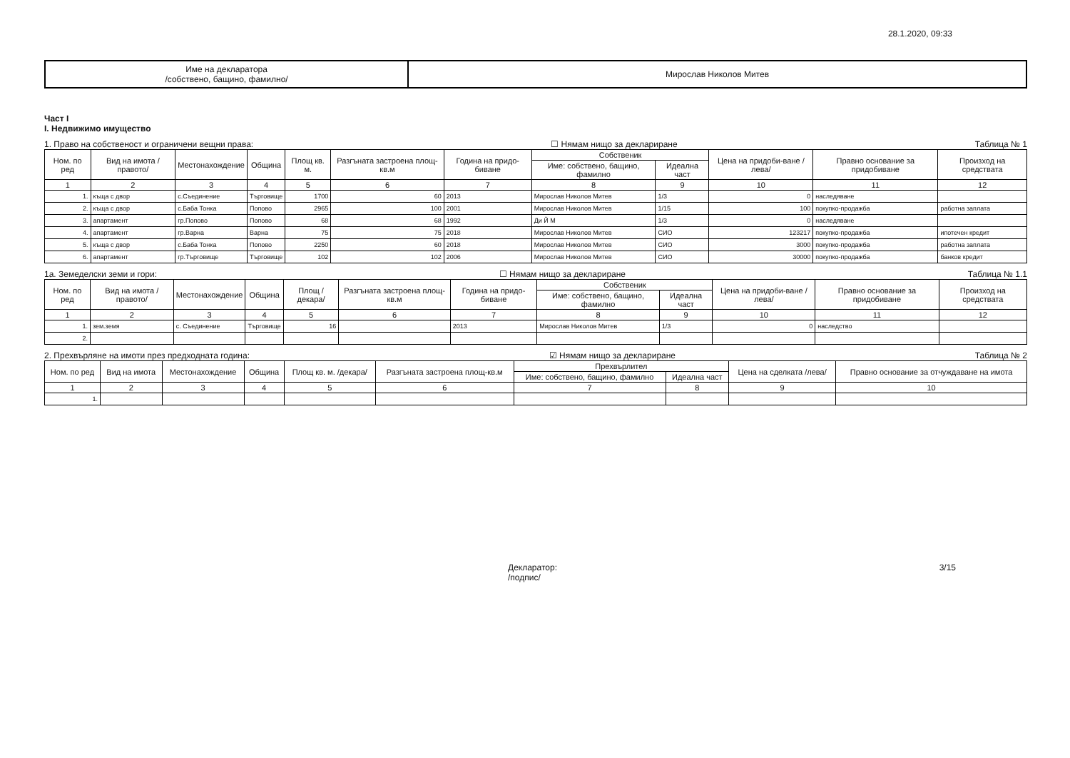28.1.2020, 09:33
| Име на декларатора /собствено, бащино, фамилно/ | Мирослав Николов Митев |
Част I
I. Недвижимо имущество
1. Право на собственост и ограничени вещни права: ☐ Нямам нищо за деклариране Таблица № 1
| Ном. по ред | Вид на имота /правото/ | Местонахождение | Община | Площ кв. м. | Разгъната застроена площ-кв.м | Година на придо-биване | Собственик | | Цена на придоби-ване /лева/ | Правно основание за придобиване | Произход на средствата |
| --- | --- | --- | --- | --- | --- | --- | --- | --- | --- | --- | --- |
| | | | | | | | Име: собствено, бащино, фамилно | Идеална част | | | |
| 1 | 2 | 3 | 4 | 5 | 6 | 7 | 8 | 9 | 10 | 11 | 12 |
| 1. | къща с двор | с.Съединение | Търговище | 1700 | 60 | 2013 | Мирослав Николов Митев | 1/3 | 0 | наследяване | |
| 2. | къща с двор | с.Баба Тонка | Попово | 2965 | 100 | 2001 | Мирослав Николов Митев | 1/15 | 100 | покупко-продажба | работна заплата |
| 3. | апартамент | гр.Попово | Попово | 68 | 68 | 1992 | Ди Й М | 1/3 | 0 | наследяване | |
| 4. | апартамент | гр.Варна | Варна | 75 | 75 | 2018 | Мирослав Николов Митев | СИО | 123217 | покупко-продажба | ипотечен кредит |
| 5. | къща с двор | с.Баба Тонка | Попово | 2250 | 60 | 2018 | Мирослав Николов Митев | СИО | 3000 | покупко-продажба | работна заплата |
| 6. | апартамент | гр.Търговище | Търговище | 102 | 102 | 2006 | Мирослав Николов Митев | СИО | 30000 | покупко-продажба | банков кредит |
1a. Земеделски земи и гори: ☐ Нямам нищо за деклариране Таблица № 1.1
| Ном. по ред | Вид на имота /правото/ | Местонахождение | Община | Площ /декара/ | Разгъната застроена площ-кв.м | Година на придо-биване | Собственик | | Цена на придоби-ване /лева/ | Правно основание за придобиване | Произход на средствата |
| --- | --- | --- | --- | --- | --- | --- | --- | --- | --- | --- | --- |
| | | | | | | | Име: собствено, бащино, фамилно | Идеална част | | | |
| 1 | 2 | 3 | 4 | 5 | 6 | 7 | 8 | 9 | 10 | 11 | 12 |
| 1. | зем.земя | с. Съединение | Търговище | 16 | | 2013 | Мирослав Николов Митев | 1/3 | 0 | наследство | |
| 2. | | | | | | | | | | | |
2. Прехвърляне на имоти през предходната година: ☑ Нямам нищо за деклариране Таблица № 2
| Ном. по ред | Вид на имота | Местонахождение | Община | Площ кв. м. /декара/ | Разгъната застроена площ-кв.м | Прехвърлител | | Цена на сделката /лева/ | Правно основание за отчуждаване на имота |
| --- | --- | --- | --- | --- | --- | --- | --- | --- | --- |
| | | | | | | Име: собствено, бащино, фамилно | Идеална част | | |
| 1 | 2 | 3 | 4 | 5 | 6 | 7 | 8 | 9 | 10 |
| 1. | | | | | | | | | |
Декларатор:
/подпис/ 3/15